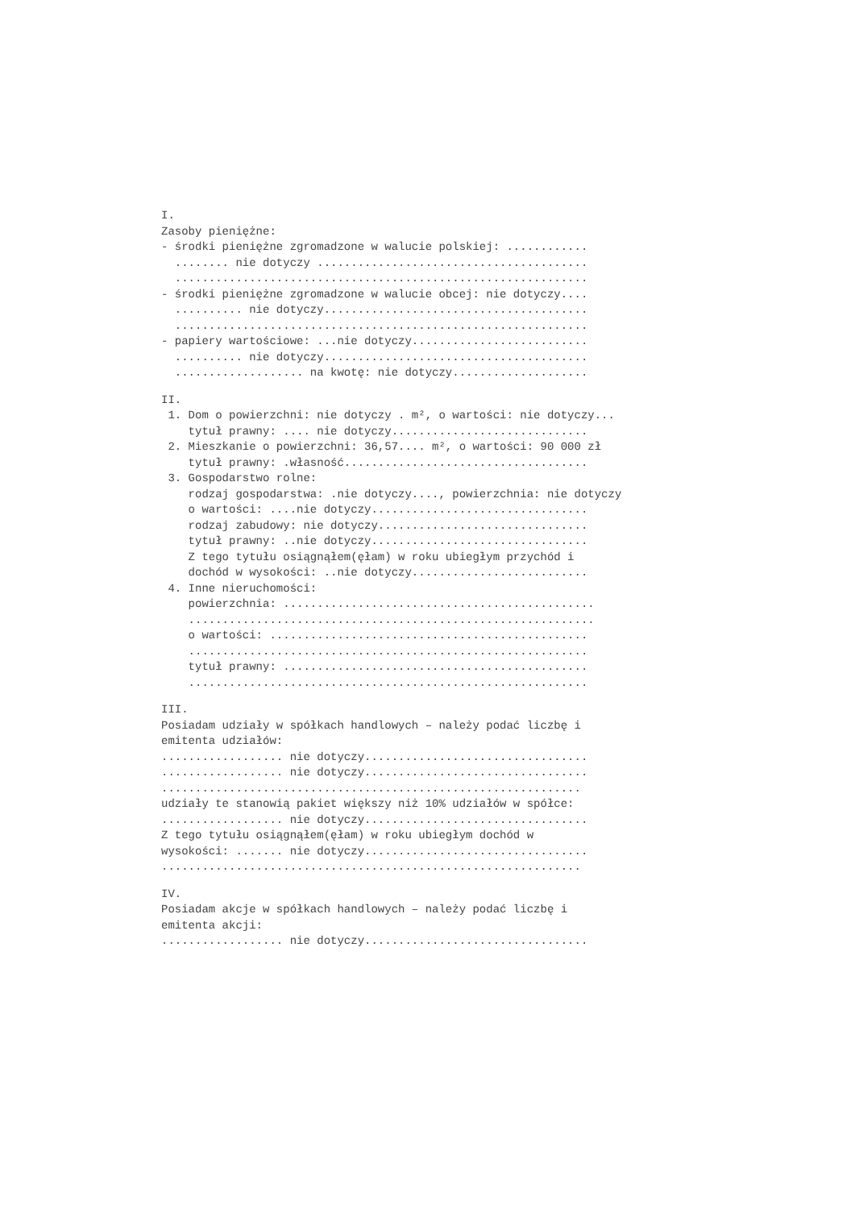I. Zasoby pieniężne: - środki pieniężne zgromadzone w walucie polskiej: ............ ........ nie dotyczy ........................................ ............................................................. - środki pieniężne zgromadzone w walucie obcej: nie dotyczy.... .......... nie dotyczy....................................... ............................................................. - papiery wartościowe: ...nie dotyczy.......................... .......... nie dotyczy....................................... ................... na kwotę: nie dotyczy....................
II.
1. Dom o powierzchni: nie dotyczy . m², o wartości: nie dotyczy... tytuł prawny: .... nie dotyczy............................. 2. Mieszkanie o powierzchni: 36,57.... m², o wartości: 90 000 zł tytuł prawny: .własność.................................... 3. Gospodarstwo rolne: rodzaj gospodarstwa: .nie dotyczy...., powierzchnia: nie dotyczy o wartości: ....nie dotyczy................................ rodzaj zabudowy: nie dotyczy............................... tytuł prawny: ..nie dotyczy................................ Z tego tytułu osiągnąłem(ęłam) w roku ubiegłym przychód i dochód w wysokości: ..nie dotyczy.......................... 4. Inne nieruchomości: powierzchnia: .............................................. ............................................................ o wartości: ............................................... ........................................................... tytuł prawny: ............................................. ...........................................................
III.
Posiadam udziały w spółkach handlowych – należy podać liczbę i emitenta udziałów: .................. nie dotyczy................................. .................. nie dotyczy................................. .............................................................. udziały te stanowią pakiet większy niż 10% udziałów w spółce: .................. nie dotyczy................................. Z tego tytułu osiągnąłem(ęłam) w roku ubiegłym dochód w wysokości: ....... nie dotyczy................................. ..............................................................
IV.
Posiadam akcje w spółkach handlowych – należy podać liczbę i emitenta akcji: .................. nie dotyczy.................................